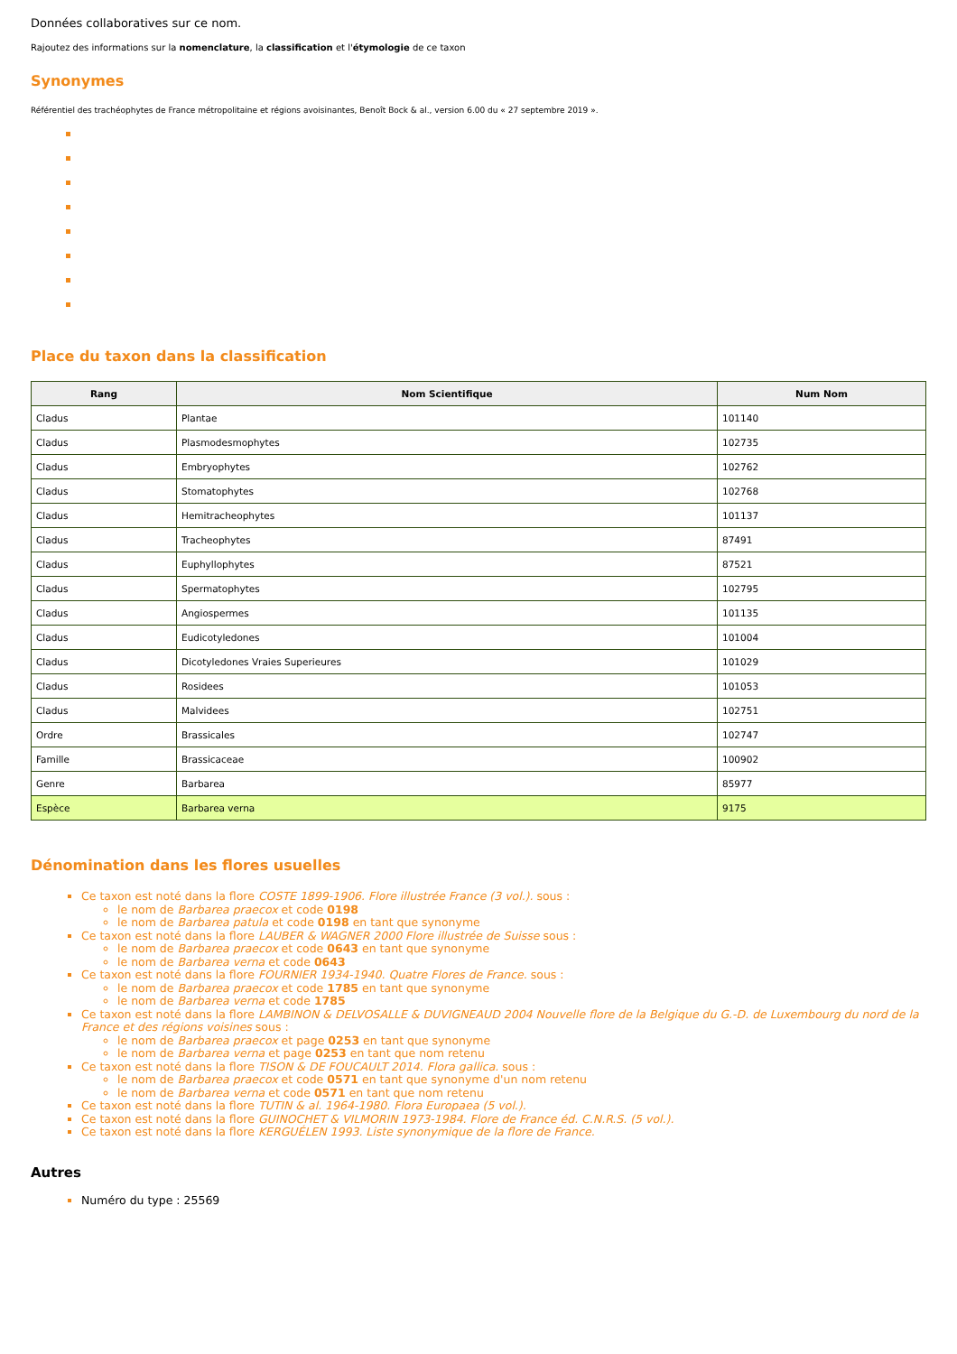Données collaboratives sur ce nom.
Rajoutez des informations sur la nomenclature, la classification et l'étymologie de ce taxon
Synonymes
Référentiel des trachéophytes de France métropolitaine et régions avoisinantes, Benoît Bock & al., version 6.00 du « 27 septembre 2019 ».
Place du taxon dans la classification
| Rang | Nom Scientifique | Num Nom |
| --- | --- | --- |
| Cladus | Plantae | 101140 |
| Cladus | Plasmodesmophytes | 102735 |
| Cladus | Embryophytes | 102762 |
| Cladus | Stomatophytes | 102768 |
| Cladus | Hemitracheophytes | 101137 |
| Cladus | Tracheophytes | 87491 |
| Cladus | Euphyllophytes | 87521 |
| Cladus | Spermatophytes | 102795 |
| Cladus | Angiospermes | 101135 |
| Cladus | Eudicotyledones | 101004 |
| Cladus | Dicotyledones Vraies Superieures | 101029 |
| Cladus | Rosidees | 101053 |
| Cladus | Malvidees | 102751 |
| Ordre | Brassicales | 102747 |
| Famille | Brassicaceae | 100902 |
| Genre | Barbarea | 85977 |
| Espèce | Barbarea verna | 9175 |
Dénomination dans les flores usuelles
Ce taxon est noté dans la flore COSTE 1899-1906. Flore illustrée France (3 vol.). sous :
le nom de Barbarea praecox et code 0198
le nom de Barbarea patula et code 0198 en tant que synonyme
Ce taxon est noté dans la flore LAUBER & WAGNER 2000 Flore illustrée de Suisse sous :
le nom de Barbarea praecox et code 0643 en tant que synonyme
le nom de Barbarea verna et code 0643
Ce taxon est noté dans la flore FOURNIER 1934-1940. Quatre Flores de France. sous :
le nom de Barbarea praecox et code 1785 en tant que synonyme
le nom de Barbarea verna et code 1785
Ce taxon est noté dans la flore LAMBINON & DELVOSALLE & DUVIGNEAUD 2004 Nouvelle flore de la Belgique du G.-D. de Luxembourg du nord de la France et des régions voisines sous :
le nom de Barbarea praecox et page 0253 en tant que synonyme
le nom de Barbarea verna et page 0253 en tant que nom retenu
Ce taxon est noté dans la flore TISON & DE FOUCAULT 2014. Flora gallica. sous :
le nom de Barbarea praecox et code 0571 en tant que synonyme d'un nom retenu
le nom de Barbarea verna et code 0571 en tant que nom retenu
Ce taxon est noté dans la flore TUTIN & al. 1964-1980. Flora Europaea (5 vol.).
Ce taxon est noté dans la flore GUINOCHET & VILMORIN 1973-1984. Flore de France éd. C.N.R.S. (5 vol.).
Ce taxon est noté dans la flore KERGUÉLEN 1993. Liste synonymique de la flore de France.
Autres
Numéro du type : 25569